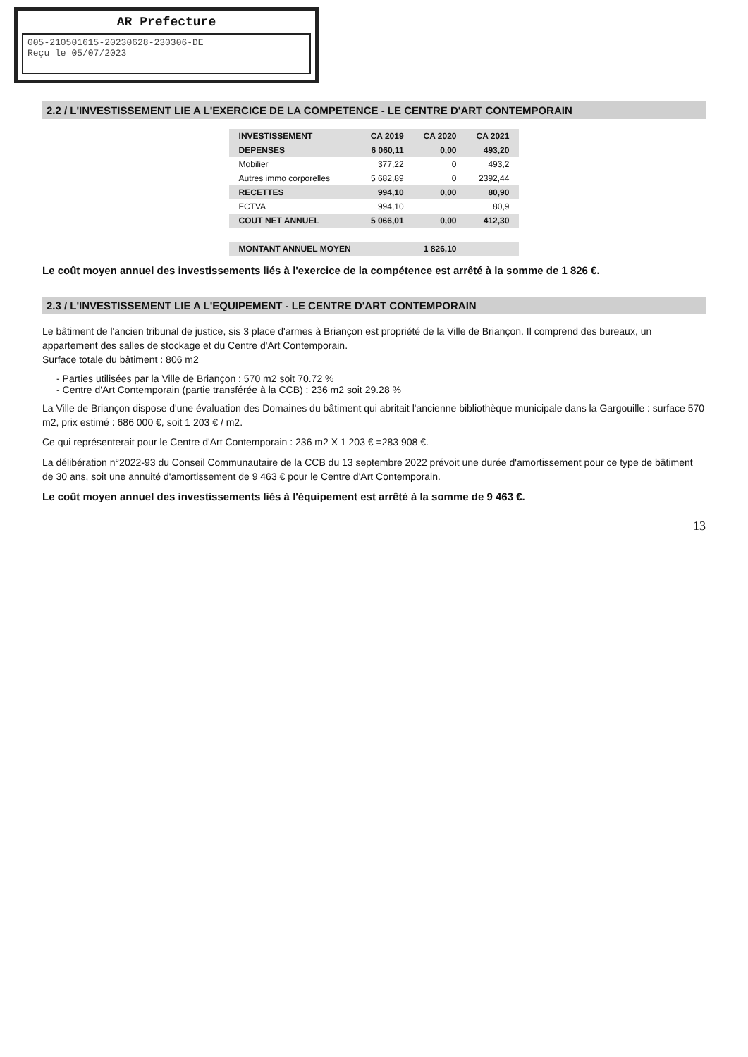AR Prefecture
005-210501615-20230628-230306-DE
Reçu le 05/07/2023
2.2 / L'INVESTISSEMENT LIE A L'EXERCICE DE LA COMPETENCE - LE CENTRE D'ART CONTEMPORAIN
| INVESTISSEMENT | CA 2019 | CA 2020 | CA 2021 |
| --- | --- | --- | --- |
| DEPENSES | 6 060,11 | 0,00 | 493,20 |
| Mobilier | 377,22 | 0 | 493,2 |
| Autres immo corporelles | 5 682,89 | 0 | 2392,44 |
| RECETTES | 994,10 | 0,00 | 80,90 |
| FCTVA | 994,10 | | 80,9 |
| COUT NET ANNUEL | 5 066,01 | 0,00 | 412,30 |
| MONTANT ANNUEL MOYEN | | 1 826,10 | |
Le coût moyen annuel des investissements liés à l'exercice de la compétence est arrêté à la somme de 1 826 €.
2.3 / L'INVESTISSEMENT LIE A L'EQUIPEMENT - LE CENTRE D'ART CONTEMPORAIN
Le bâtiment de l'ancien tribunal de justice, sis 3 place d'armes à Briançon est propriété de la Ville de Briançon. Il comprend des bureaux, un appartement des salles de stockage et du Centre d'Art Contemporain.
Surface totale du bâtiment : 806 m2
- Parties utilisées par la Ville de Briançon : 570 m2 soit 70.72 %
- Centre d'Art Contemporain (partie transférée à la CCB) : 236 m2 soit 29.28 %
La Ville de Briançon dispose d'une évaluation des Domaines du bâtiment qui abritait l'ancienne bibliothèque municipale dans la Gargouille : surface 570 m2, prix estimé : 686 000 €, soit 1 203 € / m2.
Ce qui représenterait pour le Centre d'Art Contemporain : 236 m2 X 1 203 € =283 908 €.
La délibération n°2022-93 du Conseil Communautaire de la CCB du 13 septembre 2022 prévoit une durée d'amortissement pour ce type de bâtiment de 30 ans, soit une annuité d'amortissement de 9 463 € pour le Centre d'Art Contemporain.
Le coût moyen annuel des investissements liés à l'équipement est arrêté à la somme de 9 463 €.
13